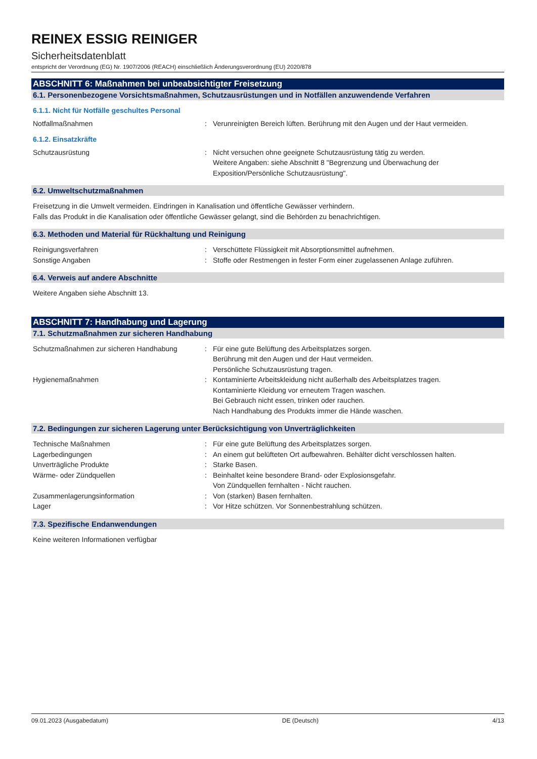REINEX ESSIG REINIGER
Sicherheitsdatenblatt
entspricht der Verordnung (EG) Nr. 1907/2006 (REACH) einschließlich Änderungsverordnung (EU) 2020/878
ABSCHNITT 6: Maßnahmen bei unbeabsichtigter Freisetzung
6.1. Personenbezogene Vorsichtsmaßnahmen, Schutzausrüstungen und in Notfällen anzuwendende Verfahren
6.1.1. Nicht für Notfälle geschultes Personal
Notfallmaßnahmen : Verunreinigten Bereich lüften. Berührung mit den Augen und der Haut vermeiden.
6.1.2. Einsatzkräfte
Schutzausrüstung : Nicht versuchen ohne geeignete Schutzausrüstung tätig zu werden.
Weitere Angaben: siehe Abschnitt 8 "Begrenzung und Überwachung der Exposition/Persönliche Schutzausrüstung".
6.2. Umweltschutzmaßnahmen
Freisetzung in die Umwelt vermeiden. Eindringen in Kanalisation und öffentliche Gewässer verhindern.
Falls das Produkt in die Kanalisation oder öffentliche Gewässer gelangt, sind die Behörden zu benachrichtigen.
6.3. Methoden und Material für Rückhaltung und Reinigung
Reinigungsverfahren : Verschüttete Flüssigkeit mit Absorptionsmittel aufnehmen.
Sonstige Angaben : Stoffe oder Restmengen in fester Form einer zugelassenen Anlage zuführen.
6.4. Verweis auf andere Abschnitte
Weitere Angaben siehe Abschnitt 13.
ABSCHNITT 7: Handhabung und Lagerung
7.1. Schutzmaßnahmen zur sicheren Handhabung
Schutzmaßnahmen zur sicheren Handhabung : Für eine gute Belüftung des Arbeitsplatzes sorgen.
Berührung mit den Augen und der Haut vermeiden.
Persönliche Schutzausrüstung tragen.
Hygienemaßnahmen : Kontaminierte Arbeitskleidung nicht außerhalb des Arbeitsplatzes tragen.
Kontaminierte Kleidung vor erneutem Tragen waschen.
Bei Gebrauch nicht essen, trinken oder rauchen.
Nach Handhabung des Produkts immer die Hände waschen.
7.2. Bedingungen zur sicheren Lagerung unter Berücksichtigung von Unverträglichkeiten
Technische Maßnahmen : Für eine gute Belüftung des Arbeitsplatzes sorgen.
Lagerbedingungen : An einem gut belüfteten Ort aufbewahren. Behälter dicht verschlossen halten.
Unverträgliche Produkte : Starke Basen.
Wärme- oder Zündquellen : Beinhaltet keine besondere Brand- oder Explosionsgefahr.
Von Zündquellen fernhalten - Nicht rauchen.
Zusammenlagerungsinformation : Von (starken) Basen fernhalten.
Lager : Vor Hitze schützen. Vor Sonnenbestrahlung schützen.
7.3. Spezifische Endanwendungen
Keine weiteren Informationen verfügbar
09.01.2023 (Ausgabedatum) DE (Deutsch) 4/13